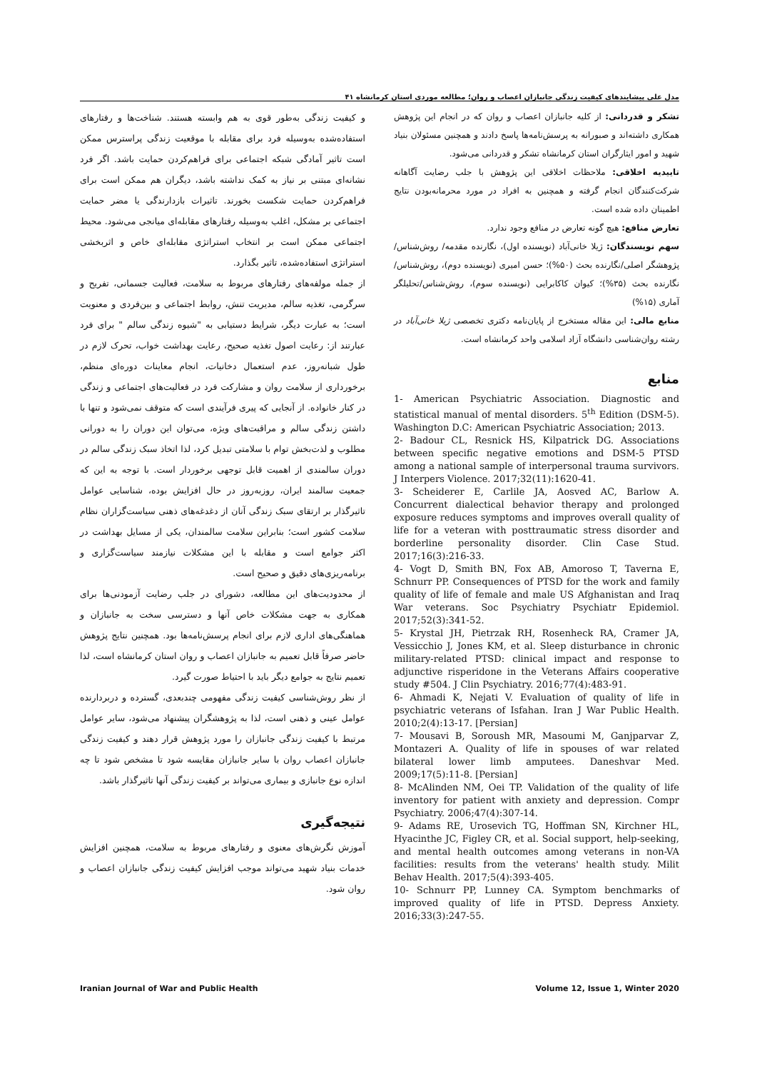مدل علی پیشایندهای کیفیت زندگی جانبازان اعصاب و روان؛ مطالعه موردی استان کرمانشاه ۴۱
و کیفیت زندگی به‌طور قوی به هم وابسته هستند. شناخت‌ها و رفتارهای استفاده‌شده به‌وسیله فرد برای مقابله با موقعیت زندگی پراسترس ممکن است تاثیر آمادگی شبکه اجتماعی برای فراهم‌کردن حمایت باشد. اگر فرد نشانه‌ای مبتنی بر نیاز به کمک نداشته باشد، دیگران هم ممکن است برای فراهم‌کردن حمایت شکست بخورند. تاثیرات بازدارندگی یا مضر حمایت اجتماعی بر مشکل، اغلب به‌وسیله رفتارهای مقابله‌ای میانجی می‌شود. محیط اجتماعی ممکن است بر انتخاب استراتژی مقابله‌ای خاص و اثربخشی استراتژی استفاده‌شده، تاثیر بگذارد.
از جمله مولفه‌های رفتارهای مربوط به سلامت، فعالیت جسمانی، تفریح و سرگرمی، تغذیه سالم، مدیریت تنش، روابط اجتماعی و بین‌فردی و معنویت است؛ به عبارت دیگر، شرایط دستیابی به "شیوه زندگی سالم " برای فرد عبارتند از: رعایت اصول تغذیه صحیح، رعایت بهداشت خواب، تحرک لازم در طول شبانه‌روز، عدم استعمال دخانیات، انجام معاینات دوره‌ای منظم، برخورداری از سلامت روان و مشارکت فرد در فعالیت‌های اجتماعی و زندگی در کنار خانواده. از آنجایی که پیری فرآیندی است که متوقف نمی‌شود و تنها با داشتن زندگی سالم و مراقبت‌های ویژه، می‌توان این دوران را به دورانی مطلوب و لذت‌بخش توام با سلامتی تبدیل کرد، لذا اتخاذ سبک زندگی سالم در دوران سالمندی از اهمیت قابل توجهی برخوردار است. با توجه به این که جمعیت سالمند ایران، روزبه‌روز در حال افزایش بوده، شناسایی عوامل تاثیرگذار بر ارتقای سبک زندگی آنان از دغدغه‌های ذهنی سیاست‌گزاران نظام سلامت کشور است؛ بنابراین سلامت سالمندان، یکی از مسایل بهداشت در اکثر جوامع است و مقابله با این مشکلات نیازمند سیاست‌گزاری و برنامه‌ریزی‌های دقیق و صحیح است.
از محدودیت‌های این مطالعه، دشورای در جلب رضایت آزمودنی‌ها برای همکاری به جهت مشکلات خاص آنها و دسترسی سخت به جانبازان و هماهنگی‌های اداری لازم برای انجام پرسش‌نامه‌ها بود. همچنین نتایج پژوهش حاضر صرفاً قابل تعمیم به جانبازان اعصاب و روان استان کرمانشاه است، لذا تعمیم نتایج به جوامع دیگر باید با احتیاط صورت گیرد.
از نظر روش‌شناسی کیفیت زندگی مفهومی چندبعدی، گسترده و دربردارنده عوامل عینی و ذهنی است، لذا به پژوهشگران پیشنهاد می‌شود، سایر عوامل مرتبط با کیفیت زندگی جانبازان را مورد پژوهش قرار دهند و کیفیت زندگی جانبازان اعصاب روان با سایر جانبازان مقایسه شود تا مشخص شود تا چه اندازه نوع جانبازی و بیماری می‌تواند بر کیفیت زندگی آنها تاثیرگذار باشد.
نتیجه‌گیری
آموزش نگرش‌های معنوی و رفتارهای مربوط به سلامت، همچنین افزایش خدمات بنیاد شهید می‌تواند موجب افزایش کیفیت زندگی جانبازان اعصاب و روان شود.
تشکر و قدردانی: از کلیه جانبازان اعصاب و روان که در انجام این پژوهش همکاری داشته‌اند و صبورانه به پرسش‌نامه‌ها پاسخ دادند و همچنین مسئولان بنیاد شهید و امور ایثارگران استان کرمانشاه تشکر و قدردانی می‌شود.
تاییدیه اخلاقی: ملاحظات اخلاقی این پژوهش با جلب رضایت آگاهانه شرکت‌کنندگان انجام گرفته و همچنین به افراد در مورد محرمانه‌بودن نتایج اطمینان داده شده است.
تعارض منافع: هیچ گونه تعارض در منافع وجود ندارد.
سهم نویسندگان: ژیلا خانی‌آباد (نویسنده اول)، نگارنده مقدمه/ روش‌شناس/پژوهشگر اصلی/نگارنده بحث (۵۰%)؛ حسن امیری (نویسنده دوم)، روش‌شناس/نگارنده بحث (۳۵%)؛ کیوان کاکابرایی (نویسنده سوم)، روش‌شناس/تحلیلگر آماری (۱۵%)
منابع مالی: این مقاله مستخرج از پایان‌نامه دکتری تخصصی ژیلا خانی‌آباد در رشته روان‌شناسی دانشگاه آزاد اسلامی واحد کرمانشاه است.
منابع
1- American Psychiatric Association. Diagnostic and statistical manual of mental disorders. 5<sup>th</sup> Edition (DSM-5). Washington D.C: American Psychiatric Association; 2013.
2- Badour CL, Resnick HS, Kilpatrick DG. Associations between specific negative emotions and DSM-5 PTSD among a national sample of interpersonal trauma survivors. J Interpers Violence. 2017;32(11):1620-41.
3- Scheiderer E, Carlile JA, Aosved AC, Barlow A. Concurrent dialectical behavior therapy and prolonged exposure reduces symptoms and improves overall quality of life for a veteran with posttraumatic stress disorder and borderline personality disorder. Clin Case Stud. 2017;16(3):216-33.
4- Vogt D, Smith BN, Fox AB, Amoroso T, Taverna E, Schnurr PP. Consequences of PTSD for the work and family quality of life of female and male US Afghanistan and Iraq War veterans. Soc Psychiatry Psychiatr Epidemiol. 2017;52(3):341-52.
5- Krystal JH, Pietrzak RH, Rosenheck RA, Cramer JA, Vessicchio J, Jones KM, et al. Sleep disturbance in chronic military-related PTSD: clinical impact and response to adjunctive risperidone in the Veterans Affairs cooperative study #504. J Clin Psychiatry. 2016;77(4):483-91.
6- Ahmadi K, Nejati V. Evaluation of quality of life in psychiatric veterans of Isfahan. Iran J War Public Health. 2010;2(4):13-17. [Persian]
7- Mousavi B, Soroush MR, Masoumi M, Ganjparvar Z, Montazeri A. Quality of life in spouses of war related bilateral lower limb amputees. Daneshvar Med. 2009;17(5):11-8. [Persian]
8- McAlinden NM, Oei TP. Validation of the quality of life inventory for patient with anxiety and depression. Compr Psychiatry. 2006;47(4):307-14.
9- Adams RE, Urosevich TG, Hoffman SN, Kirchner HL, Hyacinthe JC, Figley CR, et al. Social support, help-seeking, and mental health outcomes among veterans in non-VA facilities: results from the veterans' health study. Milit Behav Health. 2017;5(4):393-405.
10- Schnurr PP, Lunney CA. Symptom benchmarks of improved quality of life in PTSD. Depress Anxiety. 2016;33(3):247-55.
Iranian Journal of War and Public Health Volume 12, Issue 1, Winter 2020